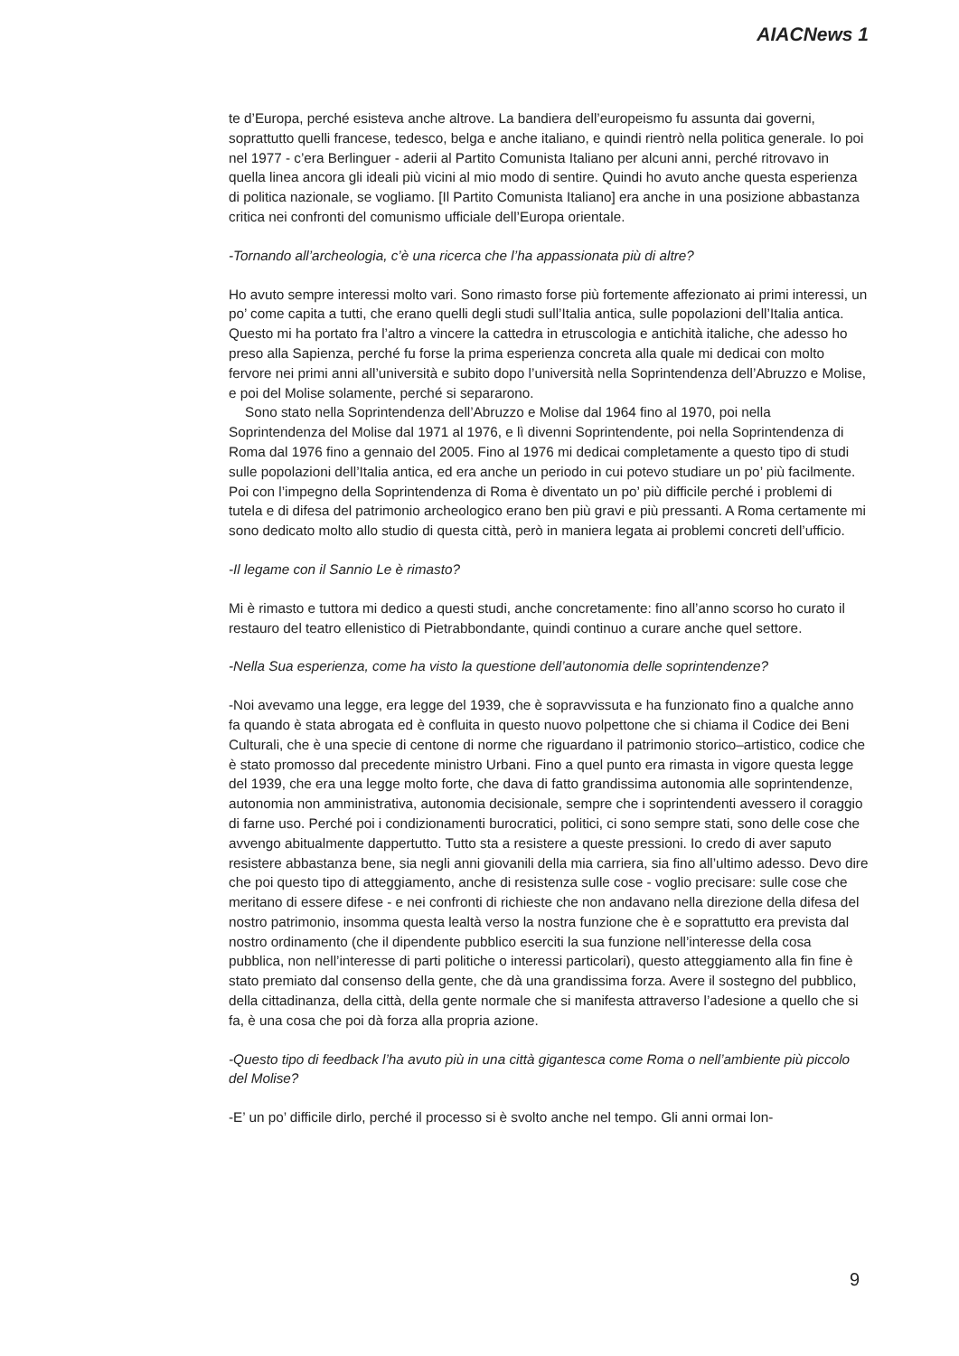AIACNews 1
te d’Europa, perché esisteva anche altrove. La bandiera dell’europeismo fu assunta dai governi, soprattutto quelli francese, tedesco, belga e anche italiano, e quindi rientrò nella politica generale. Io poi nel 1977 - c’era Berlinguer - aderii al Partito Comunista Italiano per alcuni anni, perché ritrovavo in quella linea ancora gli ideali più vicini al mio modo di sentire. Quindi ho avuto anche questa esperienza di politica nazionale, se vogliamo. [Il Partito Comunista Italiano] era anche in una posizione abbastanza critica nei confronti del comunismo ufficiale dell’Europa orientale.
-Tornando all’archeologia, c’è una ricerca che l’ha appassionata più di altre?
Ho avuto sempre interessi molto vari. Sono rimasto forse più fortemente affezionato ai primi interessi, un po’ come capita a tutti, che erano quelli degli studi sull’Italia antica, sulle popolazioni dell’Italia antica. Questo mi ha portato fra l’altro a vincere la cattedra in etruscologia e antichità italiche, che adesso ho preso alla Sapienza, perché fu forse la prima esperienza concreta alla quale mi dedicai con molto fervore nei primi anni all’università e subito dopo l’università nella Soprintendenza dell’Abruzzo e Molise, e poi del Molise solamente, perché si separarono.
Sono stato nella Soprintendenza dell’Abruzzo e Molise dal 1964 fino al 1970, poi nella Soprintendenza del Molise dal 1971 al 1976, e lì divenni Soprintendente, poi nella Soprintendenza di Roma dal 1976 fino a gennaio del 2005. Fino al 1976 mi dedicai completamente a questo tipo di studi sulle popolazioni dell’Italia antica, ed era anche un periodo in cui potevo studiare un po’ più facilmente. Poi con l’impegno della Soprintendenza di Roma è diventato un po’ più difficile perché i problemi di tutela e di difesa del patrimonio archeologico erano ben più gravi e più pressanti. A Roma certamente mi sono dedicato molto allo studio di questa città, però in maniera legata ai problemi concreti dell’ufficio.
-Il legame con il Sannio Le è rimasto?
Mi è rimasto e tuttora mi dedico a questi studi, anche concretamente: fino all’anno scorso ho curato il restauro del teatro ellenistico di Pietrabbondante, quindi continuo a curare anche quel settore.
-Nella Sua esperienza, come ha visto la questione dell’autonomia delle soprintendenze?
-Noi avevamo una legge, era legge del 1939, che è sopravvissuta e ha funzionato fino a qualche anno fa quando è stata abrogata ed è confluita in questo nuovo polpettone che si chiama il Codice dei Beni Culturali, che è una specie di centone di norme che riguardano il patrimonio storico–artistico, codice che è stato promosso dal precedente ministro Urbani. Fino a quel punto era rimasta in vigore questa legge del 1939, che era una legge molto forte, che dava di fatto grandissima autonomia alle soprintendenze, autonomia non amministrativa, autonomia decisionale, sempre che i soprintendenti avessero il coraggio di farne uso. Perché poi i condizionamenti burocratici, politici, ci sono sempre stati, sono delle cose che avvengo abitualmente dappertutto. Tutto sta a resistere a queste pressioni. Io credo di aver saputo resistere abbastanza bene, sia negli anni giovanili della mia carriera, sia fino all’ultimo adesso. Devo dire che poi questo tipo di atteggiamento, anche di resistenza sulle cose - voglio precisare: sulle cose che meritano di essere difese - e nei confronti di richieste che non andavano nella direzione della difesa del nostro patrimonio, insomma questa lealtà verso la nostra funzione che è e soprattutto era prevista dal nostro ordinamento (che il dipendente pubblico eserciti la sua funzione nell’interesse della cosa pubblica, non nell’interesse di parti politiche o interessi particolari), questo atteggiamento alla fin fine è stato premiato dal consenso della gente, che dà una grandissima forza. Avere il sostegno del pubblico, della cittadinanza, della città, della gente normale che si manifesta attraverso l’adesione a quello che si fa, è una cosa che poi dà forza alla propria azione.
-Questo tipo di feedback l’ha avuto più in una città gigantesca come Roma o nell’ambiente più piccolo del Molise?
-E’ un po’ difficile dirlo, perché il processo si è svolto anche nel tempo. Gli anni ormai lon-
9